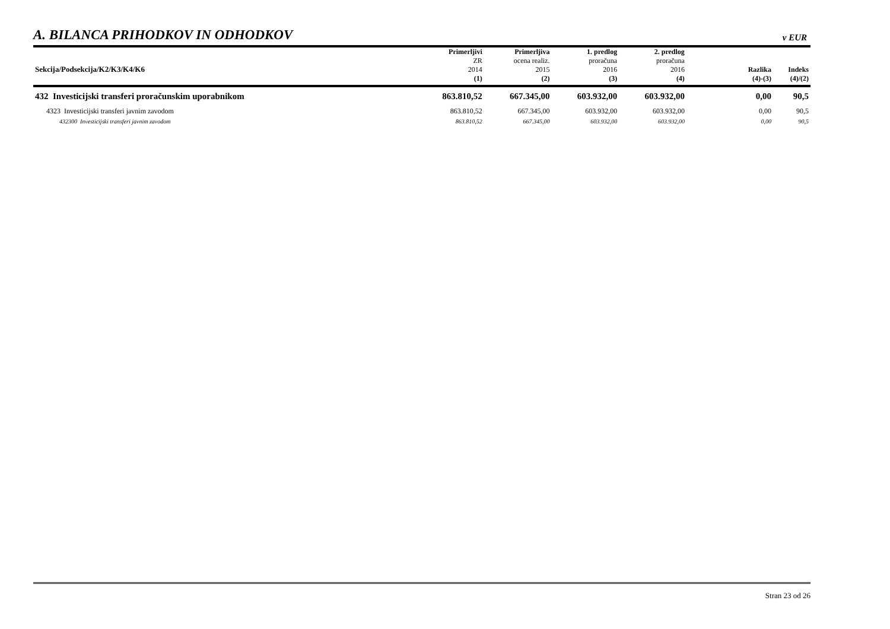A. BILANCA PRIHODKOV IN ODHODKOV
v EUR
| Sekcija/Podsekcija/K2/K3/K4/K6 | Primerljivi ZR 2014 | Primerljiva ocena realiz. 2015 | 1. predlog proračuna 2016 | 2. predlog proračuna 2016 | | Razlika | Indeks |
| --- | --- | --- | --- | --- | --- | --- | --- |
| | (1) | (2) | (3) | (4) | | (4)-(3) | (4)/(2) |
| 432 Investicijski transferi proračunskim uporabnikom | 863.810,52 | 667.345,00 | 603.932,00 | 603.932,00 | | 0,00 | 90,5 |
| 4323 Investicijski transferi javnim zavodom | 863.810,52 | 667.345,00 | 603.932,00 | 603.932,00 | | 0,00 | 90,5 |
| 432300 Investicijski transferi javnim zavodom | 863.810,52 | 667.345,00 | 603.932,00 | 603.932,00 | | 0,00 | 90,5 |
Stran 23 od 26